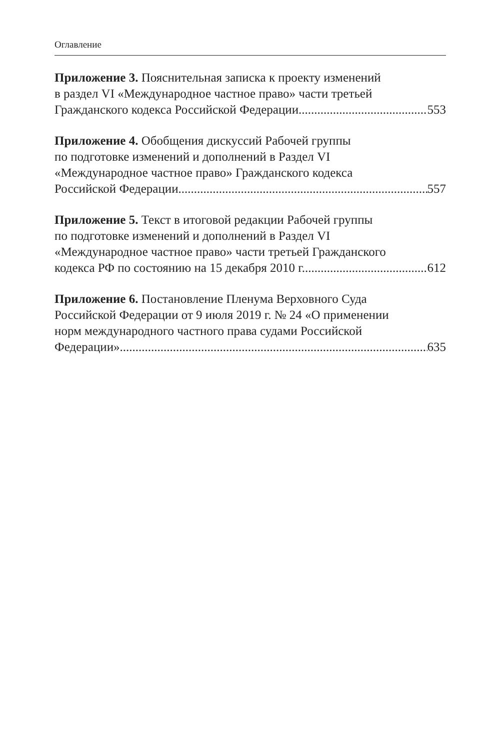Оглавление
Приложение 3. Пояснительная записка к проекту изменений
в раздел VI «Международное частное право» части третьей
Гражданского кодекса Российской Федерации 553
Приложение 4. Обобщения дискуссий Рабочей группы
по подготовке изменений и дополнений в Раздел VI
«Международное частное право» Гражданского кодекса
Российской Федерации 557
Приложение 5. Текст в итоговой редакции Рабочей группы
по подготовке изменений и дополнений в Раздел VI
«Международное частное право» части третьей Гражданского
кодекса РФ по состоянию на 15 декабря 2010 г. 612
Приложение 6. Постановление Пленума Верховного Суда
Российской Федерации от 9 июля 2019 г. № 24 «О применении
норм международного частного права судами Российской
Федерации» 635